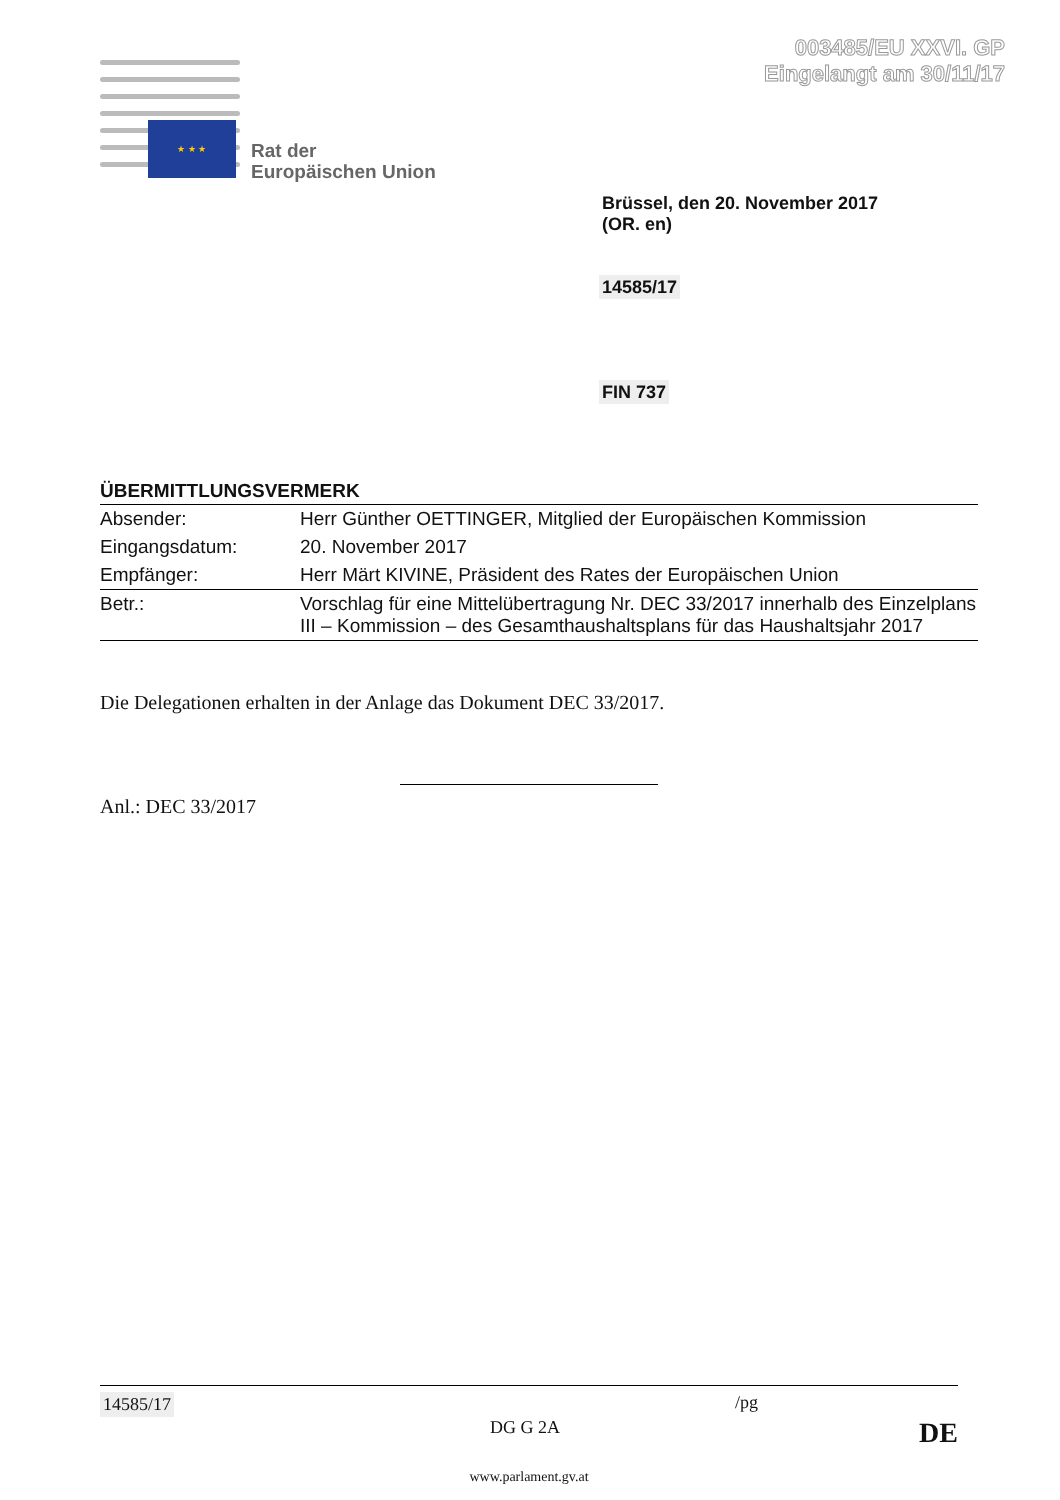003485/EU XXVI. GP
Eingelangt am 30/11/17
★ ★ ★
Rat der
Europäischen Union
Brüssel, den 20. November 2017
(OR. en)
14585/17
FIN 737
ÜBERMITTLUNGSVERMERK
| Absender: | Herr Günther OETTINGER, Mitglied der Europäischen Kommission |
| Eingangsdatum: | 20. November 2017 |
| Empfänger: | Herr Märt KIVINE, Präsident des Rates der Europäischen Union |
| Betr.: | Vorschlag für eine Mittelübertragung Nr. DEC 33/2017 innerhalb des Einzelplans III – Kommission – des Gesamthaushaltsplans für das Haushaltsjahr 2017 |
Die Delegationen erhalten in der Anlage das Dokument DEC 33/2017.
Anl.: DEC 33/2017
14585/17 /pg
DG G 2A DE
www.parlament.gv.at